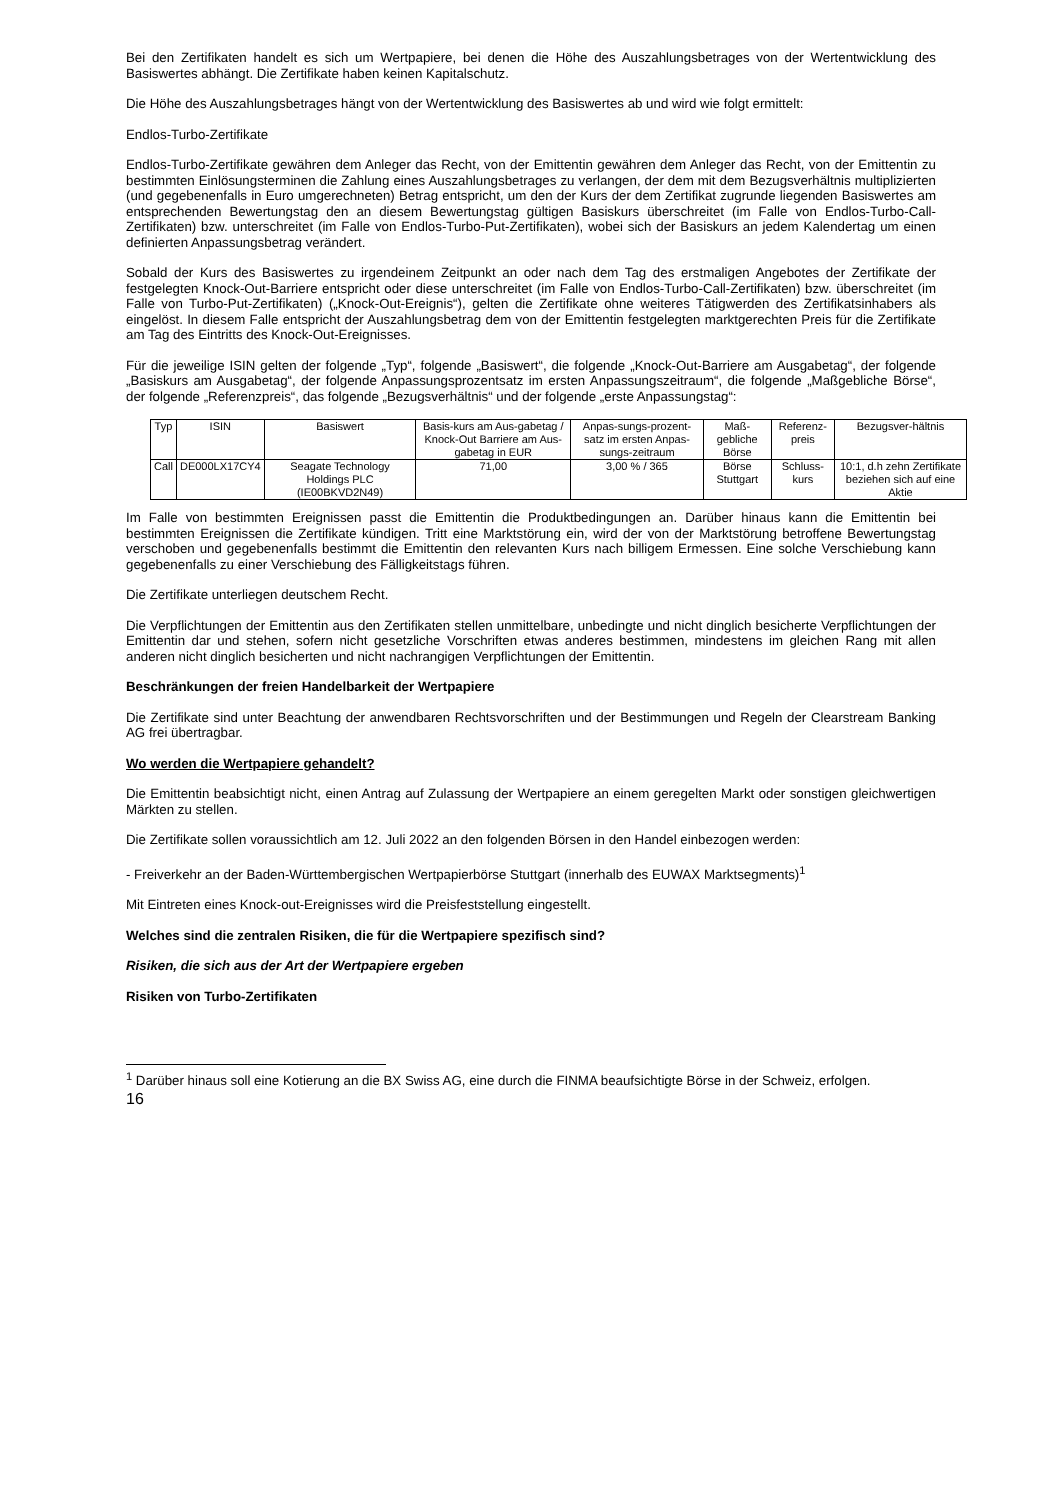Bei den Zertifikaten handelt es sich um Wertpapiere, bei denen die Höhe des Auszahlungsbetrages von der Wertentwicklung des Basiswertes abhängt. Die Zertifikate haben keinen Kapitalschutz.
Die Höhe des Auszahlungsbetrages hängt von der Wertentwicklung des Basiswertes ab und wird wie folgt ermittelt:
Endlos-Turbo-Zertifikate
Endlos-Turbo-Zertifikate gewähren dem Anleger das Recht, von der Emittentin gewähren dem Anleger das Recht, von der Emittentin zu bestimmten Einlösungsterminen die Zahlung eines Auszahlungsbetrages zu verlangen, der dem mit dem Bezugsverhältnis multiplizierten (und gegebenenfalls in Euro umgerechneten) Betrag entspricht, um den der Kurs der dem Zertifikat zugrunde liegenden Basiswertes am entsprechenden Bewertungstag den an diesem Bewertungstag gültigen Basiskurs überschreitet (im Falle von Endlos-Turbo-Call-Zertifikaten) bzw. unterschreitet (im Falle von Endlos-Turbo-Put-Zertifikaten), wobei sich der Basiskurs an jedem Kalendertag um einen definierten Anpassungsbetrag verändert.
Sobald der Kurs des Basiswertes zu irgendeinem Zeitpunkt an oder nach dem Tag des erstmaligen Angebotes der Zertifikate der festgelegten Knock-Out-Barriere entspricht oder diese unterschreitet (im Falle von Endlos-Turbo-Call-Zertifikaten) bzw. überschreitet (im Falle von Turbo-Put-Zertifikaten) („Knock-Out-Ereignis“), gelten die Zertifikate ohne weiteres Tätigwerden des Zertifikatsinhabers als eingelöst. In diesem Falle entspricht der Auszahlungsbetrag dem von der Emittentin festgelegten marktgerechten Preis für die Zertifikate am Tag des Eintritts des Knock-Out-Ereignisses.
Für die jeweilige ISIN gelten der folgende „Typ“, folgende „Basiswert“, die folgende „Knock-Out-Barriere am Ausgabetag“, der folgende „Basiskurs am Ausgabetag“, der folgende Anpassungsprozentsatz im ersten Anpassungszeitraum“, die folgende „Maßgebliche Börse“, der folgende „Referenzpreis“, das folgende „Bezugsverhältnis“ und der folgende „erste Anpassungstag“:
| Typ | ISIN | Basiswert | Basis-kurs am Aus-gabetag / Knock-Out Barriere am Aus-gabetag in EUR | Anpas-sungs-prozent-satz im ersten Anpas-sungs-zeitraum | Maß-gebliche Börse | Referenz-preis | Bezugsver-hältnis |
| Call | DE000LX17CY4 | Seagate Technology Holdings PLC (IE00BKVD2N49) | 71,00 | 3,00 % / 365 | Börse Stuttgart | Schluss-kurs | 10:1, d.h zehn Zertifikate beziehen sich auf eine Aktie |
Im Falle von bestimmten Ereignissen passt die Emittentin die Produktbedingungen an. Darüber hinaus kann die Emittentin bei bestimmten Ereignissen die Zertifikate kündigen. Tritt eine Marktstörung ein, wird der von der Marktstörung betroffene Bewertungstag verschoben und gegebenenfalls bestimmt die Emittentin den relevanten Kurs nach billigem Ermessen. Eine solche Verschiebung kann gegebenenfalls zu einer Verschiebung des Fälligkeitstags führen.
Die Zertifikate unterliegen deutschem Recht.
Die Verpflichtungen der Emittentin aus den Zertifikaten stellen unmittelbare, unbedingte und nicht dinglich besicherte Verpflichtungen der Emittentin dar und stehen, sofern nicht gesetzliche Vorschriften etwas anderes bestimmen, mindestens im gleichen Rang mit allen anderen nicht dinglich besicherten und nicht nachrangigen Verpflichtungen der Emittentin.
Beschränkungen der freien Handelbarkeit der Wertpapiere
Die Zertifikate sind unter Beachtung der anwendbaren Rechtsvorschriften und der Bestimmungen und Regeln der Clearstream Banking AG frei übertragbar.
Wo werden die Wertpapiere gehandelt?
Die Emittentin beabsichtigt nicht, einen Antrag auf Zulassung der Wertpapiere an einem geregelten Markt oder sonstigen gleichwertigen Märkten zu stellen.
Die Zertifikate sollen voraussichtlich am 12. Juli 2022 an den folgenden Börsen in den Handel einbezogen werden:
- Freiverkehr an der Baden-Württembergischen Wertpapierbörse Stuttgart (innerhalb des EUWAX Marktsegments)<sup>1</sup>
Mit Eintreten eines Knock-out-Ereignisses wird die Preisfeststellung eingestellt.
Welches sind die zentralen Risiken, die für die Wertpapiere spezifisch sind?
Risiken, die sich aus der Art der Wertpapiere ergeben
Risiken von Turbo-Zertifikaten
<sup>1</sup> Darüber hinaus soll eine Kotierung an die BX Swiss AG, eine durch die FINMA beaufsichtigte Börse in der Schweiz, erfolgen.
16